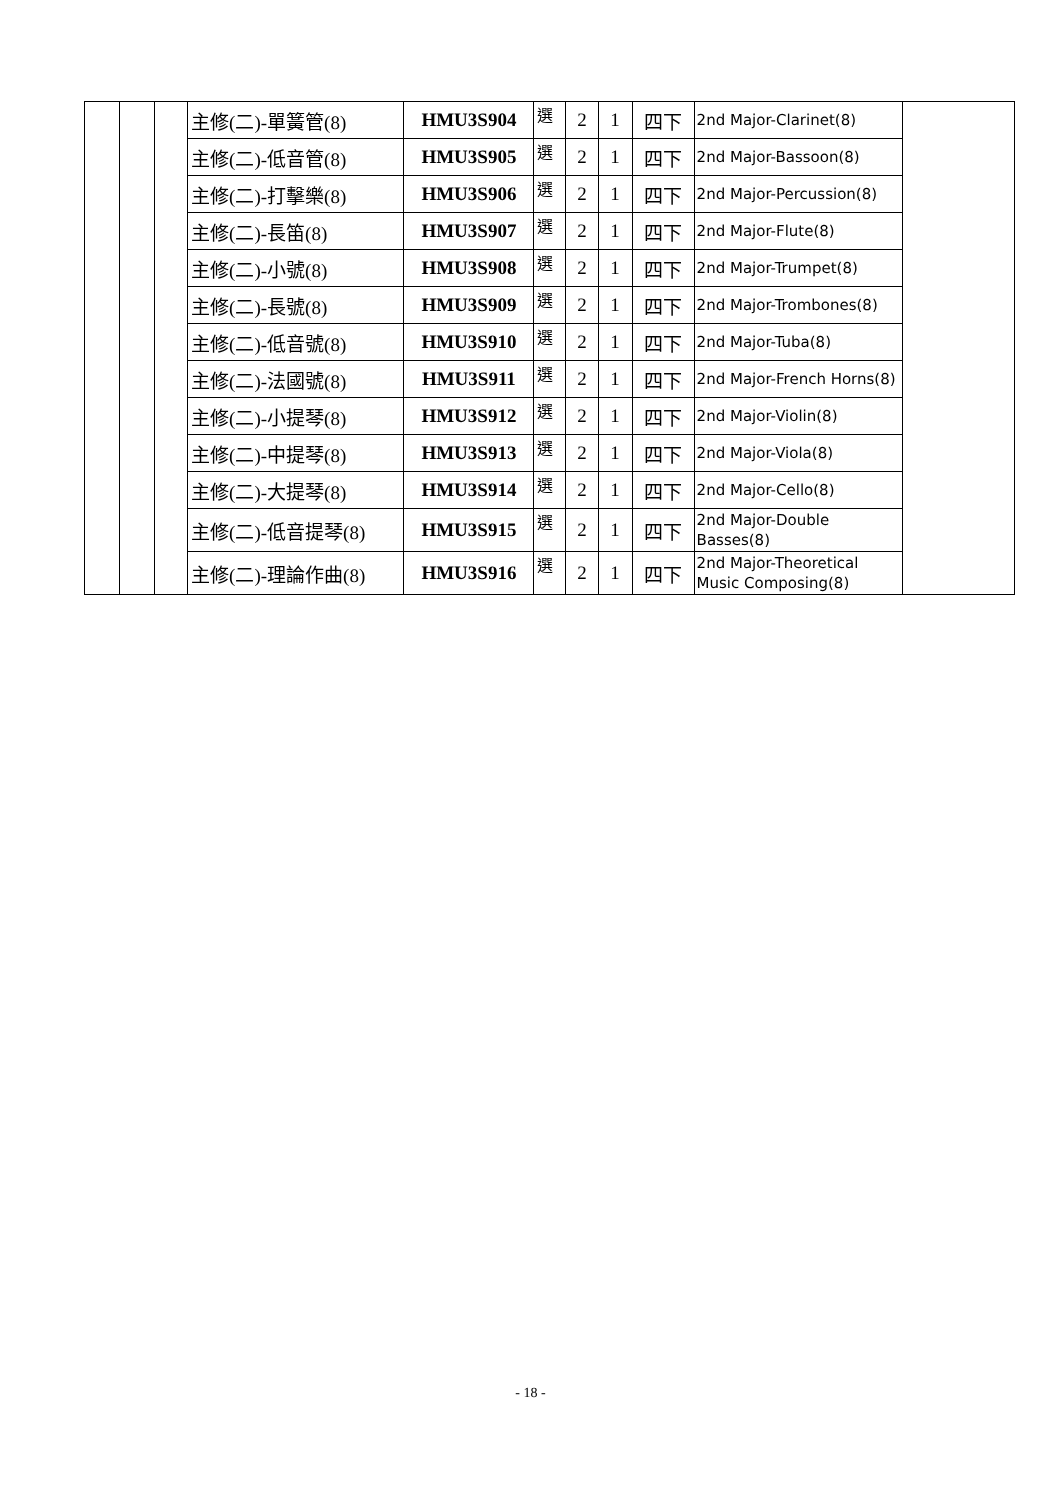| | | | 主修(二)-單簧管(8) | HMU3S904 | 選 | 2 | 1 | 四下 | 2nd Major-Clarinet(8) | |
| | | | 主修(二)-低音管(8) | HMU3S905 | 選 | 2 | 1 | 四下 | 2nd Major-Bassoon(8) | |
| | | | 主修(二)-打擊樂(8) | HMU3S906 | 選 | 2 | 1 | 四下 | 2nd Major-Percussion(8) | |
| | | | 主修(二)-長笛(8) | HMU3S907 | 選 | 2 | 1 | 四下 | 2nd Major-Flute(8) | |
| | | | 主修(二)-小號(8) | HMU3S908 | 選 | 2 | 1 | 四下 | 2nd Major-Trumpet(8) | |
| | | | 主修(二)-長號(8) | HMU3S909 | 選 | 2 | 1 | 四下 | 2nd Major-Trombones(8) | |
| | | | 主修(二)-低音號(8) | HMU3S910 | 選 | 2 | 1 | 四下 | 2nd Major-Tuba(8) | |
| | | | 主修(二)-法國號(8) | HMU3S911 | 選 | 2 | 1 | 四下 | 2nd Major-French Horns(8) | |
| | | | 主修(二)-小提琴(8) | HMU3S912 | 選 | 2 | 1 | 四下 | 2nd Major-Violin(8) | |
| | | | 主修(二)-中提琴(8) | HMU3S913 | 選 | 2 | 1 | 四下 | 2nd Major-Viola(8) | |
| | | | 主修(二)-大提琴(8) | HMU3S914 | 選 | 2 | 1 | 四下 | 2nd Major-Cello(8) | |
| | | | 主修(二)-低音提琴(8) | HMU3S915 | 選 | 2 | 1 | 四下 | 2nd Major-Double Basses(8) | |
| | | | 主修(二)-理論作曲(8) | HMU3S916 | 選 | 2 | 1 | 四下 | 2nd Major-Theoretical Music Composing(8) | |
- 18 -